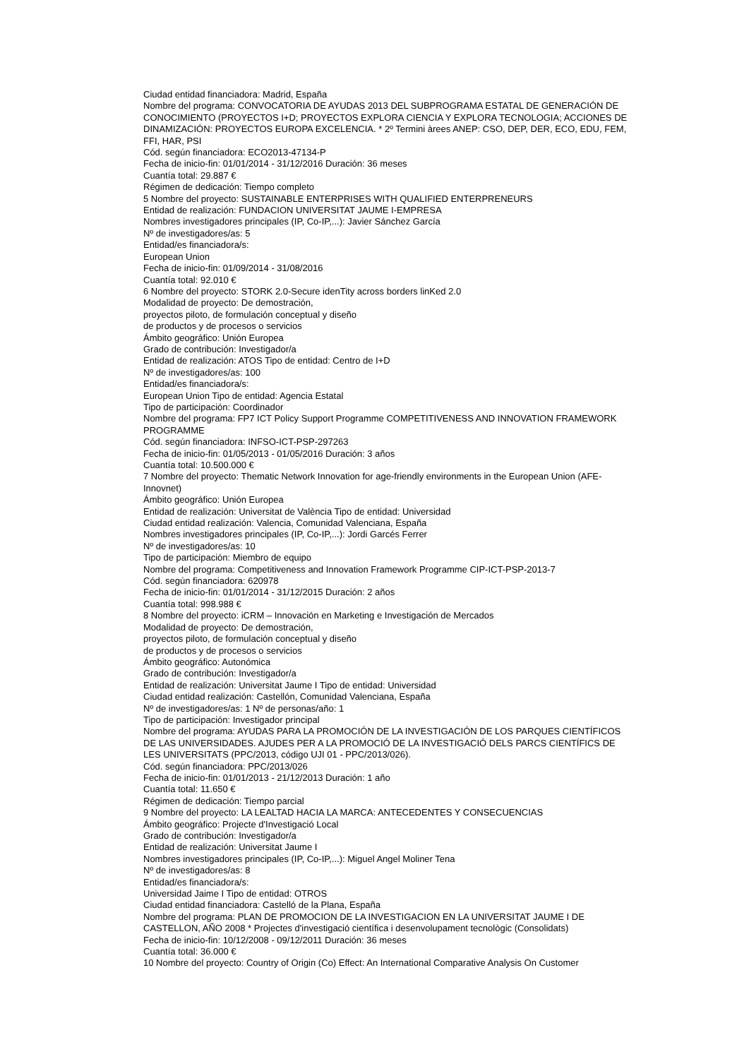Ciudad entidad financiadora: Madrid, España
Nombre del programa: CONVOCATORIA DE AYUDAS 2013 DEL SUBPROGRAMA ESTATAL DE GENERACIÓN DE CONOCIMIENTO (PROYECTOS I+D; PROYECTOS EXPLORA CIENCIA Y EXPLORA TECNOLOGIA; ACCIONES DE DINAMIZACIÓN: PROYECTOS EUROPA EXCELENCIA. * 2º Termini àrees ANEP: CSO, DEP, DER, ECO, EDU, FEM, FFI, HAR, PSI
Cód. según financiadora: ECO2013-47134-P
Fecha de inicio-fin: 01/01/2014 - 31/12/2016 Duración: 36 meses
Cuantía total: 29.887 €
Régimen de dedicación: Tiempo completo
5 Nombre del proyecto: SUSTAINABLE ENTERPRISES WITH QUALIFIED ENTERPRENEURS
Entidad de realización: FUNDACION UNIVERSITAT JAUME I-EMPRESA
Nombres investigadores principales (IP, Co-IP,...): Javier Sánchez García
Nº de investigadores/as: 5
Entidad/es financiadora/s:
European Union
Fecha de inicio-fin: 01/09/2014 - 31/08/2016
Cuantía total: 92.010 €
6 Nombre del proyecto: STORK 2.0-Secure idenTity across borders linKed 2.0
Modalidad de proyecto: De demostración,
proyectos piloto, de formulación conceptual y diseño
de productos y de procesos o servicios
Ámbito geográfico: Unión Europea
Grado de contribución: Investigador/a
Entidad de realización: ATOS Tipo de entidad: Centro de I+D
Nº de investigadores/as: 100
Entidad/es financiadora/s:
European Union Tipo de entidad: Agencia Estatal
Tipo de participación: Coordinador
Nombre del programa: FP7 ICT Policy Support Programme COMPETITIVENESS AND INNOVATION FRAMEWORK PROGRAMME
Cód. según financiadora: INFSO-ICT-PSP-297263
Fecha de inicio-fin: 01/05/2013 - 01/05/2016 Duración: 3 años
Cuantía total: 10.500.000 €
7 Nombre del proyecto: Thematic Network Innovation for age-friendly environments in the European Union (AFE-Innovnet)
Ámbito geográfico: Unión Europea
Entidad de realización: Universitat de València Tipo de entidad: Universidad
Ciudad entidad realización: Valencia, Comunidad Valenciana, España
Nombres investigadores principales (IP, Co-IP,...): Jordi Garcés Ferrer
Nº de investigadores/as: 10
Tipo de participación: Miembro de equipo
Nombre del programa: Competitiveness and Innovation Framework Programme CIP-ICT-PSP-2013-7
Cód. según financiadora: 620978
Fecha de inicio-fin: 01/01/2014 - 31/12/2015 Duración: 2 años
Cuantía total: 998.988 €
8 Nombre del proyecto: iCRM – Innovación en Marketing e Investigación de Mercados
Modalidad de proyecto: De demostración,
proyectos piloto, de formulación conceptual y diseño
de productos y de procesos o servicios
Ámbito geográfico: Autonómica
Grado de contribución: Investigador/a
Entidad de realización: Universitat Jaume I Tipo de entidad: Universidad
Ciudad entidad realización: Castellón, Comunidad Valenciana, España
Nº de investigadores/as: 1 Nº de personas/año: 1
Tipo de participación: Investigador principal
Nombre del programa: AYUDAS PARA LA PROMOCIÓN DE LA INVESTIGACIÓN DE LOS PARQUES CIENTÍFICOS DE LAS UNIVERSIDADES. AJUDES PER A LA PROMOCIÓ DE LA INVESTIGACIÓ DELS PARCS CIENTÍFICS DE LES UNIVERSITATS (PPC/2013, código UJI 01 - PPC/2013/026).
Cód. según financiadora: PPC/2013/026
Fecha de inicio-fin: 01/01/2013 - 21/12/2013 Duración: 1 año
Cuantía total: 11.650 €
Régimen de dedicación: Tiempo parcial
9 Nombre del proyecto: LA LEALTAD HACIA LA MARCA: ANTECEDENTES Y CONSECUENCIAS
Ámbito geográfico: Projecte d'Investigació Local
Grado de contribución: Investigador/a
Entidad de realización: Universitat Jaume I
Nombres investigadores principales (IP, Co-IP,...): Miguel Angel Moliner Tena
Nº de investigadores/as: 8
Entidad/es financiadora/s:
Universidad Jaime I Tipo de entidad: OTROS
Ciudad entidad financiadora: Castelló de la Plana, España
Nombre del programa: PLAN DE PROMOCION DE LA INVESTIGACION EN LA UNIVERSITAT JAUME I DE CASTELLON, AÑO 2008 * Projectes d'investigació científica i desenvolupament tecnològic (Consolidats)
Fecha de inicio-fin: 10/12/2008 - 09/12/2011 Duración: 36 meses
Cuantía total: 36.000 €
10 Nombre del proyecto: Country of Origin (Co) Effect: An International Comparative Analysis On Customer